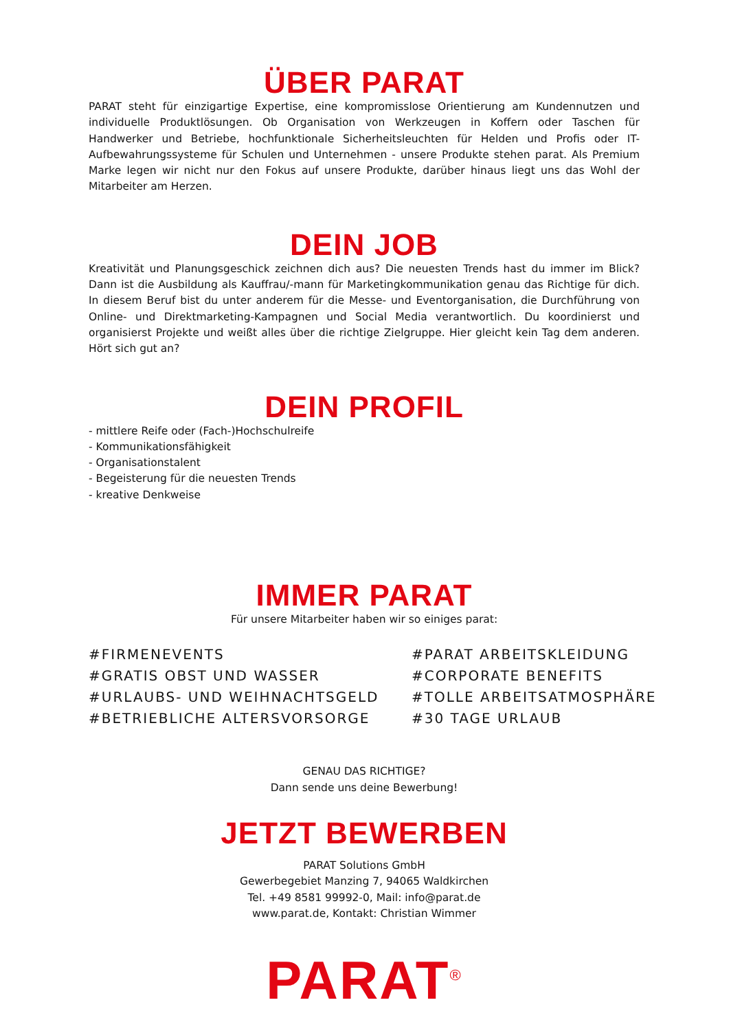ÜBER PARAT
PARAT steht für einzigartige Expertise, eine kompromisslose Orientierung am Kundennutzen und individuelle Produktlösungen. Ob Organisation von Werkzeugen in Koffern oder Taschen für Handwerker und Betriebe, hochfunktionale Sicherheitsleuchten für Helden und Profis oder IT-Aufbewahrungssysteme für Schulen und Unternehmen - unsere Produkte stehen parat. Als Premium Marke legen wir nicht nur den Fokus auf unsere Produkte, darüber hinaus liegt uns das Wohl der Mitarbeiter am Herzen.
DEIN JOB
Kreativität und Planungsgeschick zeichnen dich aus? Die neuesten Trends hast du immer im Blick? Dann ist die Ausbildung als Kauffrau/-mann für Marketingkommunikation genau das Richtige für dich. In diesem Beruf bist du unter anderem für die Messe- und Eventorganisation, die Durchführung von Online- und Direktmarketing-Kampagnen und Social Media verantwortlich. Du koordinierst und organisierst Projekte und weißt alles über die richtige Zielgruppe. Hier gleicht kein Tag dem anderen. Hört sich gut an?
DEIN PROFIL
- mittlere Reife oder (Fach-)Hochschulreife
- Kommunikationsfähigkeit
- Organisationstalent
- Begeisterung für die neuesten Trends
- kreative Denkweise
IMMER PARAT
Für unsere Mitarbeiter haben wir so einiges parat:
#FIRMENEVENTS
#GRATIS OBST UND WASSER
#URLAUBS- UND WEIHNACHTSGELD
#BETRIEBLICHE ALTERSVORSORGE
#PARAT ARBEITSKLEIDUNG
#CORPORATE BENEFITS
#TOLLE ARBEITSATMOSPHÄRE
#30 TAGE URLAUB
GENAU DAS RICHTIGE?
Dann sende uns deine Bewerbung!
JETZT BEWERBEN
PARAT Solutions GmbH
Gewerbegebiet Manzing 7, 94065 Waldkirchen
Tel. +49 8581 99992-0, Mail: info@parat.de
www.parat.de, Kontakt: Christian Wimmer
PARAT<sup>®</sup>